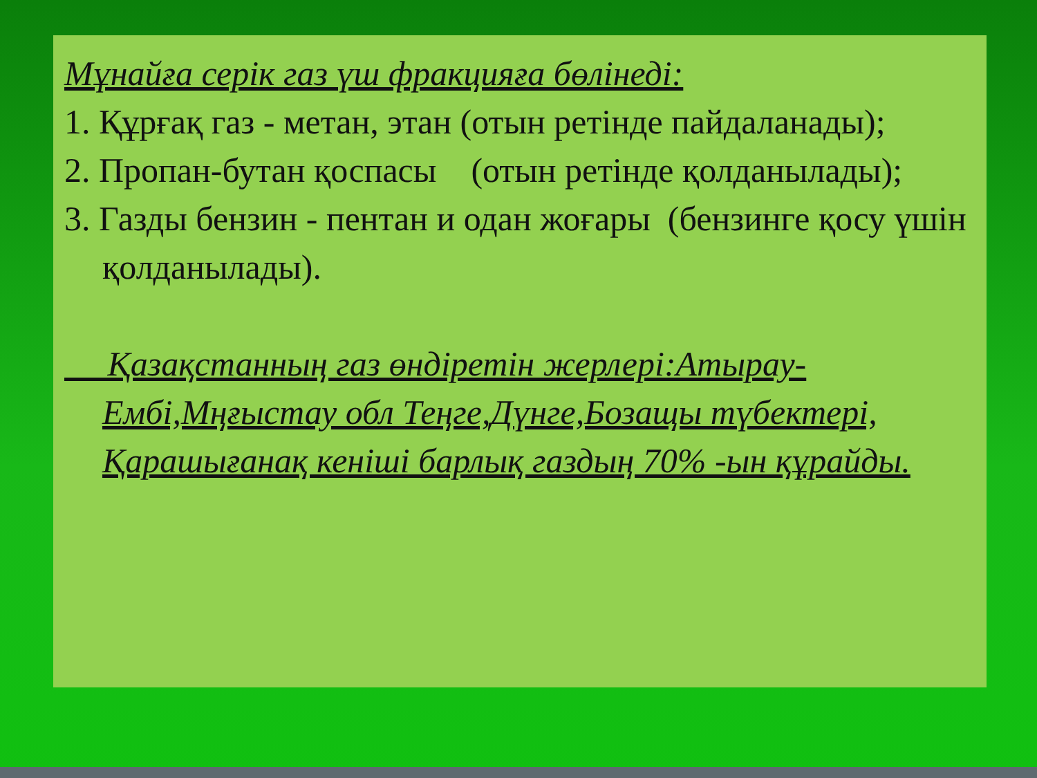Мұнайға серік газ үш фракцияға бөлінеді:
1. Құрғақ газ - метан, этан (отын ретінде пайдаланады);
2. Пропан-бутан қоспасы (отын ретінде қолданылады);
3. Газды бензин - пентан и одан жоғары (бензинге қосу үшін қолданылады).
Қазақстанның газ өндіретін жерлері:Атырау-Ембі,Мңғыстау обл Теңге,Дүнге,Бозащы түбектері, Қарашығанақ кеніші барлық газдың 70% -ын құрайды.